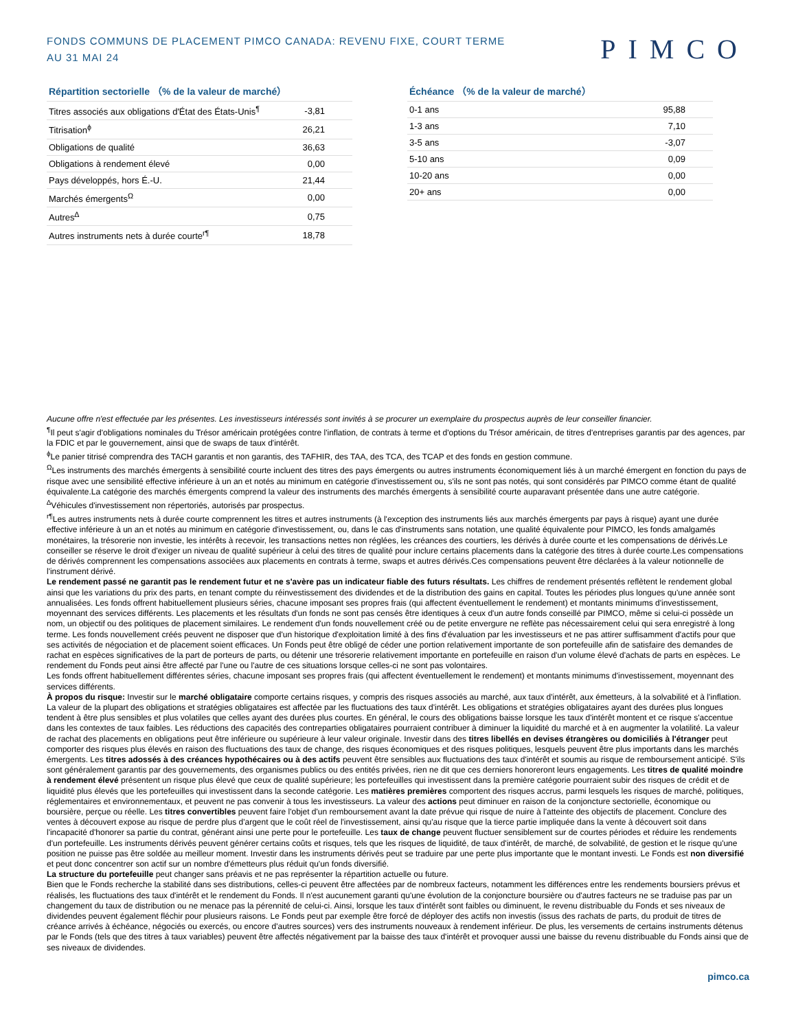FONDS COMMUNS DE PLACEMENT PIMCO CANADA: REVENU FIXE, COURT TERME
AU 31 MAI 24
PIMCO
Répartition sectorielle （% de la valeur de marché）
| Titres associés aux obligations d'État des États-Unis<sup>¶</sup> | -3,81 |
| Titrisation<sup>ɸ</sup> | 26,21 |
| Obligations de qualité | 36,63 |
| Obligations à rendement élevé | 0,00 |
| Pays développés, hors É.-U. | 21,44 |
| Marchés émergents<sup>Ω</sup> | 0,00 |
| Autres<sup>∆</sup> | 0,75 |
| Autres instruments nets à durée courte<sup>r¶</sup> | 18,78 |
Échéance （% de la valeur de marché）
| 0-1 ans | 95,88 |
| 1-3 ans | 7,10 |
| 3-5 ans | -3,07 |
| 5-10 ans | 0,09 |
| 10-20 ans | 0,00 |
| 20+ ans | 0,00 |
Aucune offre n'est effectuée par les présentes. Les investisseurs intéressés sont invités à se procurer un exemplaire du prospectus auprès de leur conseiller financier.
<sup>¶</sup> Il peut s'agir d'obligations nominales du Trésor américain protégées contre l'inflation, de contrats à terme et d'options du Trésor américain, de titres d'entreprises garantis par des agences, par la FDIC et par le gouvernement, ainsi que de swaps de taux d'intérêt.
<sup>ɸ</sup>Le panier titrisé comprendra des TACH garantis et non garantis, des TAFHIR, des TAA, des TCA, des TCAP et des fonds en gestion commune.
<sup>Ω</sup>Les instruments des marchés émergents à sensibilité courte incluent des titres des pays émergents ou autres instruments économiquement liés à un marché émergent en fonction du pays de risque avec une sensibilité effective inférieure à un an et notés au minimum en catégorie d'investissement ou, s'ils ne sont pas notés, qui sont considérés par PIMCO comme étant de qualité équivalente.La catégorie des marchés émergents comprend la valeur des instruments des marchés émergents à sensibilité courte auparavant présentée dans une autre catégorie.
<sup>∆</sup>Véhicules d'investissement non répertoriés, autorisés par prospectus.
<sup>r¶</sup>Les autres instruments nets à durée courte comprennent les titres et autres instruments (à l'exception des instruments liés aux marchés émergents par pays à risque) ayant une durée effective inférieure à un an et notés au minimum en catégorie d'investissement, ou, dans le cas d'instruments sans notation, une qualité équivalente pour PIMCO, les fonds amalgamés monétaires, la trésorerie non investie, les intérêts à recevoir, les transactions nettes non réglées, les créances des courtiers, les dérivés à durée courte et les compensations de dérivés.Le conseiller se réserve le droit d'exiger un niveau de qualité supérieur à celui des titres de qualité pour inclure certains placements dans la catégorie des titres à durée courte.Les compensations de dérivés comprennent les compensations associées aux placements en contrats à terme, swaps et autres dérivés.Ces compensations peuvent être déclarées à la valeur notionnelle de l'instrument dérivé.
Le rendement passé ne garantit pas le rendement futur et ne s'avère pas un indicateur fiable des futurs résultats. Les chiffres de rendement présentés reflètent le rendement global ainsi que les variations du prix des parts, en tenant compte du réinvestissement des dividendes et de la distribution des gains en capital. Toutes les périodes plus longues qu'une année sont annualisées. Les fonds offrent habituellement plusieurs séries, chacune imposant ses propres frais (qui affectent éventuellement le rendement) et montants minimums d'investissement, moyennant des services différents. Les placements et les résultats d'un fonds ne sont pas censés être identiques à ceux d'un autre fonds conseillé par PIMCO, même si celui-ci possède un nom, un objectif ou des politiques de placement similaires. Le rendement d'un fonds nouvellement créé ou de petite envergure ne reflète pas nécessairement celui qui sera enregistré à long terme. Les fonds nouvellement créés peuvent ne disposer que d'un historique d'exploitation limité à des fins d'évaluation par les investisseurs et ne pas attirer suffisamment d'actifs pour que ses activités de négociation et de placement soient efficaces. Un Fonds peut être obligé de céder une portion relativement importante de son portefeuille afin de satisfaire des demandes de rachat en espèces significatives de la part de porteurs de parts, ou détenir une trésorerie relativement importante en portefeuille en raison d'un volume élevé d'achats de parts en espèces. Le rendement du Fonds peut ainsi être affecté par l'une ou l'autre de ces situations lorsque celles-ci ne sont pas volontaires.
Les fonds offrent habituellement différentes séries, chacune imposant ses propres frais (qui affectent éventuellement le rendement) et montants minimums d'investissement, moyennant des services différents.
À propos du risque: Investir sur le marché obligataire comporte certains risques, y compris des risques associés au marché, aux taux d'intérêt, aux émetteurs, à la solvabilité et à l'inflation. La valeur de la plupart des obligations et stratégies obligataires est affectée par les fluctuations des taux d'intérêt. Les obligations et stratégies obligataires ayant des durées plus longues tendent à être plus sensibles et plus volatiles que celles ayant des durées plus courtes. En général, le cours des obligations baisse lorsque les taux d'intérêt montent et ce risque s'accentue dans les contextes de taux faibles. Les réductions des capacités des contreparties obligataires pourraient contribuer à diminuer la liquidité du marché et à en augmenter la volatilité. La valeur de rachat des placements en obligations peut être inférieure ou supérieure à leur valeur originale. Investir dans des titres libellés en devises étrangères ou domiciliés à l'étranger peut comporter des risques plus élevés en raison des fluctuations des taux de change, des risques économiques et des risques politiques, lesquels peuvent être plus importants dans les marchés émergents. Les titres adossés à des créances hypothécaires ou à des actifs peuvent être sensibles aux fluctuations des taux d'intérêt et soumis au risque de remboursement anticipé. S'ils sont généralement garantis par des gouvernements, des organismes publics ou des entités privées, rien ne dit que ces derniers honoreront leurs engagements. Les titres de qualité moindre à rendement élevé présentent un risque plus élevé que ceux de qualité supérieure; les portefeuilles qui investissent dans la première catégorie pourraient subir des risques de crédit et de liquidité plus élevés que les portefeuilles qui investissent dans la seconde catégorie. Les matières premières comportent des risques accrus, parmi lesquels les risques de marché, politiques, réglementaires et environnementaux, et peuvent ne pas convenir à tous les investisseurs. La valeur des actions peut diminuer en raison de la conjoncture sectorielle, économique ou boursière, perçue ou réelle. Les titres convertibles peuvent faire l'objet d'un remboursement avant la date prévue qui risque de nuire à l'atteinte des objectifs de placement. Conclure des ventes à découvert expose au risque de perdre plus d'argent que le coût réel de l'investissement, ainsi qu'au risque que la tierce partie impliquée dans la vente à découvert soit dans l'incapacité d'honorer sa partie du contrat, générant ainsi une perte pour le portefeuille. Les taux de change peuvent fluctuer sensiblement sur de courtes périodes et réduire les rendements d'un portefeuille. Les instruments dérivés peuvent générer certains coûts et risques, tels que les risques de liquidité, de taux d'intérêt, de marché, de solvabilité, de gestion et le risque qu'une position ne puisse pas être soldée au meilleur moment. Investir dans les instruments dérivés peut se traduire par une perte plus importante que le montant investi. Le Fonds est non diversifié et peut donc concentrer son actif sur un nombre d'émetteurs plus réduit qu'un fonds diversifié.
La structure du portefeuille peut changer sans préavis et ne pas représenter la répartition actuelle ou future.
Bien que le Fonds recherche la stabilité dans ses distributions, celles-ci peuvent être affectées par de nombreux facteurs, notamment les différences entre les rendements boursiers prévus et réalisés, les fluctuations des taux d'intérêt et le rendement du Fonds. Il n'est aucunement garanti qu'une évolution de la conjoncture boursière ou d'autres facteurs ne se traduise pas par un changement du taux de distribution ou ne menace pas la pérennité de celui-ci. Ainsi, lorsque les taux d'intérêt sont faibles ou diminuent, le revenu distribuable du Fonds et ses niveaux de dividendes peuvent également fléchir pour plusieurs raisons. Le Fonds peut par exemple être forcé de déployer des actifs non investis (issus des rachats de parts, du produit de titres de créance arrivés à échéance, négociés ou exercés, ou encore d'autres sources) vers des instruments nouveaux à rendement inférieur. De plus, les versements de certains instruments détenus par le Fonds (tels que des titres à taux variables) peuvent être affectés négativement par la baisse des taux d'intérêt et provoquer aussi une baisse du revenu distribuable du Fonds ainsi que de ses niveaux de dividendes.
pimco.ca